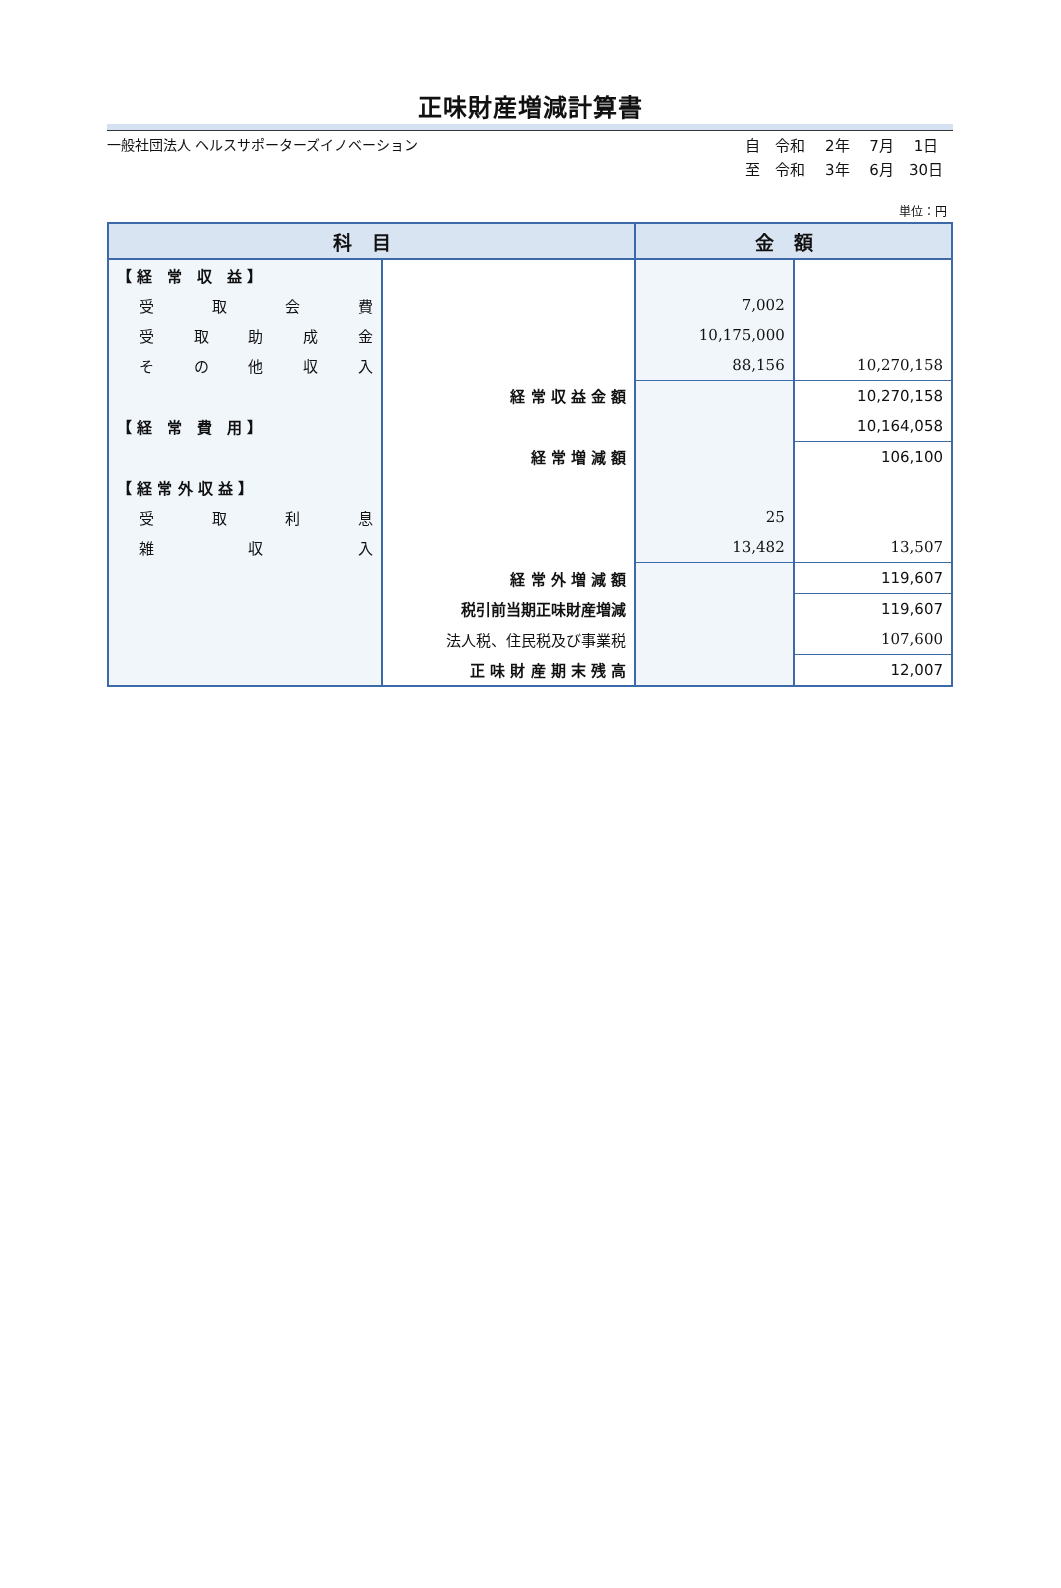正味財産増減計算書
一般社団法人 ヘルスサポーターズイノベーション
自　令和　 2年　 7月　 1日
至　令和　 3年　 6月　30日
単位：円
| 科目 | | 金額 | |
| --- | --- | --- | --- |
| 【 経 常 収 益 】 | | | |
| 受 取 会 費 | | 7,002 | |
| 受 取 助 成 金 | | 10,175,000 | |
| そ の 他 収 入 | | 88,156 | 10,270,158 |
| | 経 常 収 益 金 額 | | 10,270,158 |
| 【 経 常 費 用 】 | | | 10,164,058 |
| | 経 常 増 減 額 | | 106,100 |
| 【 経 常 外 収 益 】 | | | |
| 受 取 利 息 | | 25 | |
| 雑 収 入 | | 13,482 | 13,507 |
| | 経 常 外 増 減 額 | | 119,607 |
| | 税引前当期正味財産増減 | | 119,607 |
| | 法人税、住民税及び事業税 | | 107,600 |
| | 正 味 財 産 期 末 残 高 | | 12,007 |